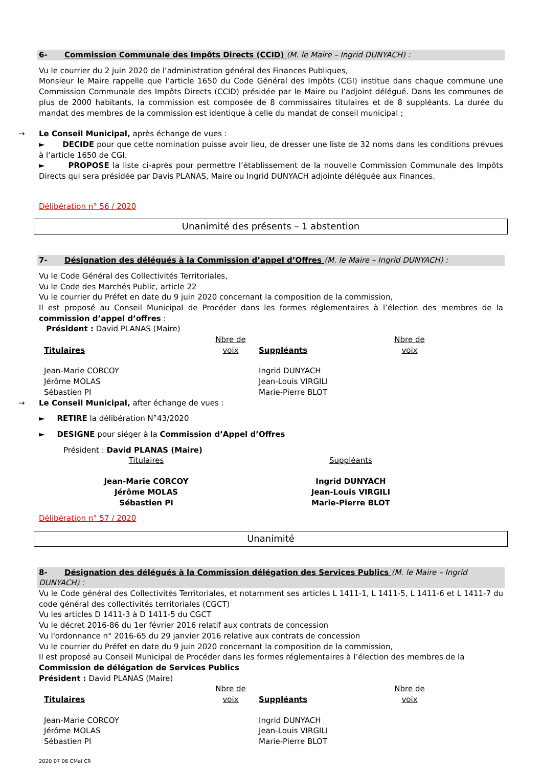6- Commission Communale des Impôts Directs (CCID) (M. le Maire – Ingrid DUNYACH) :
Vu le courrier du 2 juin 2020 de l’administration général des Finances Publiques,
Monsieur le Maire rappelle que l’article 1650 du Code Général des Impôts (CGI) institue dans chaque commune une Commission Communale des Impôts Directs (CCID) présidée par le Maire ou l’adjoint délégué. Dans les communes de plus de 2000 habitants, la commission est composée de 8 commissaires titulaires et de 8 suppléants. La durée du mandat des membres de la commission est identique à celle du mandat de conseil municipal ;
→ Le Conseil Municipal, après échange de vues :
► DECIDE pour que cette nomination puisse avoir lieu, de dresser une liste de 32 noms dans les conditions prévues à l’article 1650 de CGI.
► PROPOSE la liste ci-après pour permettre l’établissement de la nouvelle Commission Communale des Impôts Directs qui sera présidée par Davis PLANAS, Maire ou Ingrid DUNYACH adjointe déléguée aux Finances.
Délibération n° 56 / 2020
Unanimité des présents – 1 abstention
7- Désignation des délégués à la Commission d’appel d’Offres (M. le Maire – Ingrid DUNYACH) :
Vu le Code Général des Collectivités Territoriales,
Vu le Code des Marchés Public, article 22
Vu le courrier du Préfet en date du 9 juin 2020 concernant la composition de la commission,
Il est proposé au Conseil Municipal de Procéder dans les formes réglementaires à l’élection des membres de la commission d’appel d’offres :
Président : David PLANAS (Maire)
| Titulaires | Nbre de voix | Suppléants | Nbre de voix |
| Jean-Marie CORCOY Jérôme MOLAS Sébastien PI | | Ingrid DUNYACH Jean-Louis VIRGILI Marie-Pierre BLOT | |
→ Le Conseil Municipal, after échange de vues :
► RETIRE la délibération N°43/2020
► DESIGNE pour siéger à la Commission d’Appel d’Offres
Président : David PLANAS (Maire)
| Titulaires | Suppléants |
| Jean-Marie CORCOY Jérôme MOLAS Sébastien PI | Ingrid DUNYACH Jean-Louis VIRGILI Marie-Pierre BLOT |
Délibération n° 57 / 2020
Unanimité
8- Désignation des délégués à la Commission délégation des Services Publics (M. le Maire – Ingrid DUNYACH) :
Vu le Code général des Collectivités Territoriales, et notamment ses articles L 1411-1, L 1411-5, L 1411-6 et L 1411-7 du code général des collectivités territoriales (CGCT)
Vu les articles D 1411-3 à D 1411-5 du CGCT
Vu le décret 2016-86 du 1er février 2016 relatif aux contrats de concession
Vu l'ordonnance n° 2016-65 du 29 janvier 2016 relative aux contrats de concession
Vu le courrier du Préfet en date du 9 juin 2020 concernant la composition de la commission,
Il est proposé au Conseil Municipal de Procéder dans les formes réglementaires à l’élection des membres de la
Commission de délégation de Services Publics
Président : David PLANAS (Maire)
| Titulaires | Nbre de voix | Suppléants | Nbre de voix |
| Jean-Marie CORCOY Jérôme MOLAS Sébastien PI | | Ingrid DUNYACH Jean-Louis VIRGILI Marie-Pierre BLOT | |
2020 07 06 CMal CR